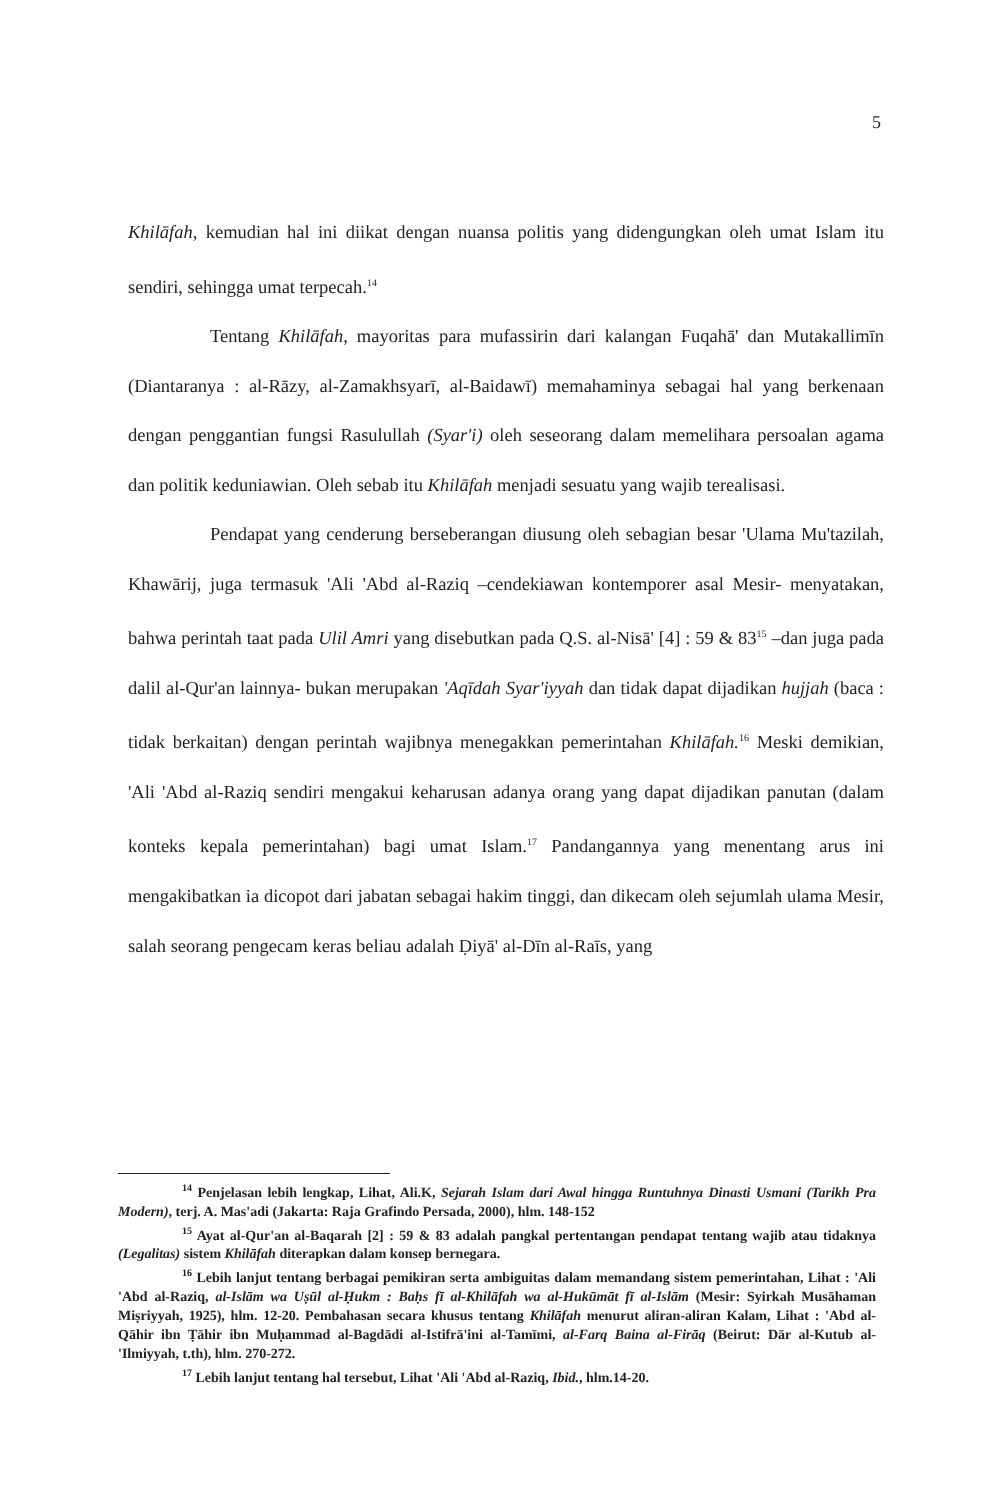5
Khilāfah, kemudian hal ini diikat dengan nuansa politis yang didengungkan oleh umat Islam itu sendiri, sehingga umat terpecah.<sup>14</sup>
Tentang Khilāfah, mayoritas para mufassirin dari kalangan Fuqahā' dan Mutakallimīn (Diantaranya : al-Rāzy, al-Zamakhsyarī, al-Baidawī) memahaminya sebagai hal yang berkenaan dengan penggantian fungsi Rasulullah (Syar'i) oleh seseorang dalam memelihara persoalan agama dan politik keduniawian. Oleh sebab itu Khilāfah menjadi sesuatu yang wajib terealisasi.
Pendapat yang cenderung berseberangan diusung oleh sebagian besar 'Ulama Mu'tazilah, Khawārij, juga termasuk 'Ali 'Abd al-Raziq –cendekiawan kontemporer asal Mesir- menyatakan, bahwa perintah taat pada Ulil Amri yang disebutkan pada Q.S. al-Nisā' [4] : 59 & 83<sup>15</sup> –dan juga pada dalil al-Qur'an lainnya- bukan merupakan 'Aqīdah Syar'iyyah dan tidak dapat dijadikan hujjah (baca : tidak berkaitan) dengan perintah wajibnya menegakkan pemerintahan Khilāfah.<sup>16</sup> Meski demikian, 'Ali 'Abd al-Raziq sendiri mengakui keharusan adanya orang yang dapat dijadikan panutan (dalam konteks kepala pemerintahan) bagi umat Islam.<sup>17</sup> Pandangannya yang menentang arus ini mengakibatkan ia dicopot dari jabatan sebagai hakim tinggi, dan dikecam oleh sejumlah ulama Mesir, salah seorang pengecam keras beliau adalah Ḍiyā' al-Dīn al-Raīs, yang
<sup>14</sup> Penjelasan lebih lengkap, Lihat, Ali.K, Sejarah Islam dari Awal hingga Runtuhnya Dinasti Usmani (Tarikh Pra Modern), terj. A. Mas'adi (Jakarta: Raja Grafindo Persada, 2000), hlm. 148-152
<sup>15</sup> Ayat al-Qur'an al-Baqarah [2] : 59 & 83 adalah pangkal pertentangan pendapat tentang wajib atau tidaknya (Legalitas) sistem Khilāfah diterapkan dalam konsep bernegara.
<sup>16</sup> Lebih lanjut tentang berbagai pemikiran serta ambiguitas dalam memandang sistem pemerintahan, Lihat : 'Ali 'Abd al-Raziq, al-Islām wa Uṣūl al-Ḥukm : Baḥs fī al-Khilāfah wa al-Hukūmāt fī al-Islām (Mesir: Syirkah Musāhaman Miṣriyyah, 1925), hlm. 12-20. Pembahasan secara khusus tentang Khilāfah menurut aliran-aliran Kalam, Lihat : 'Abd al-Qāhir ibn Ṭāhir ibn Muḥammad al-Bagdādi al-Istifrā'ini al-Tamīmi, al-Farq Baina al-Firāq (Beirut: Dār al-Kutub al-'Ilmiyyah, t.th), hlm. 270-272.
<sup>17</sup> Lebih lanjut tentang hal tersebut, Lihat 'Ali 'Abd al-Raziq, Ibid., hlm.14-20.